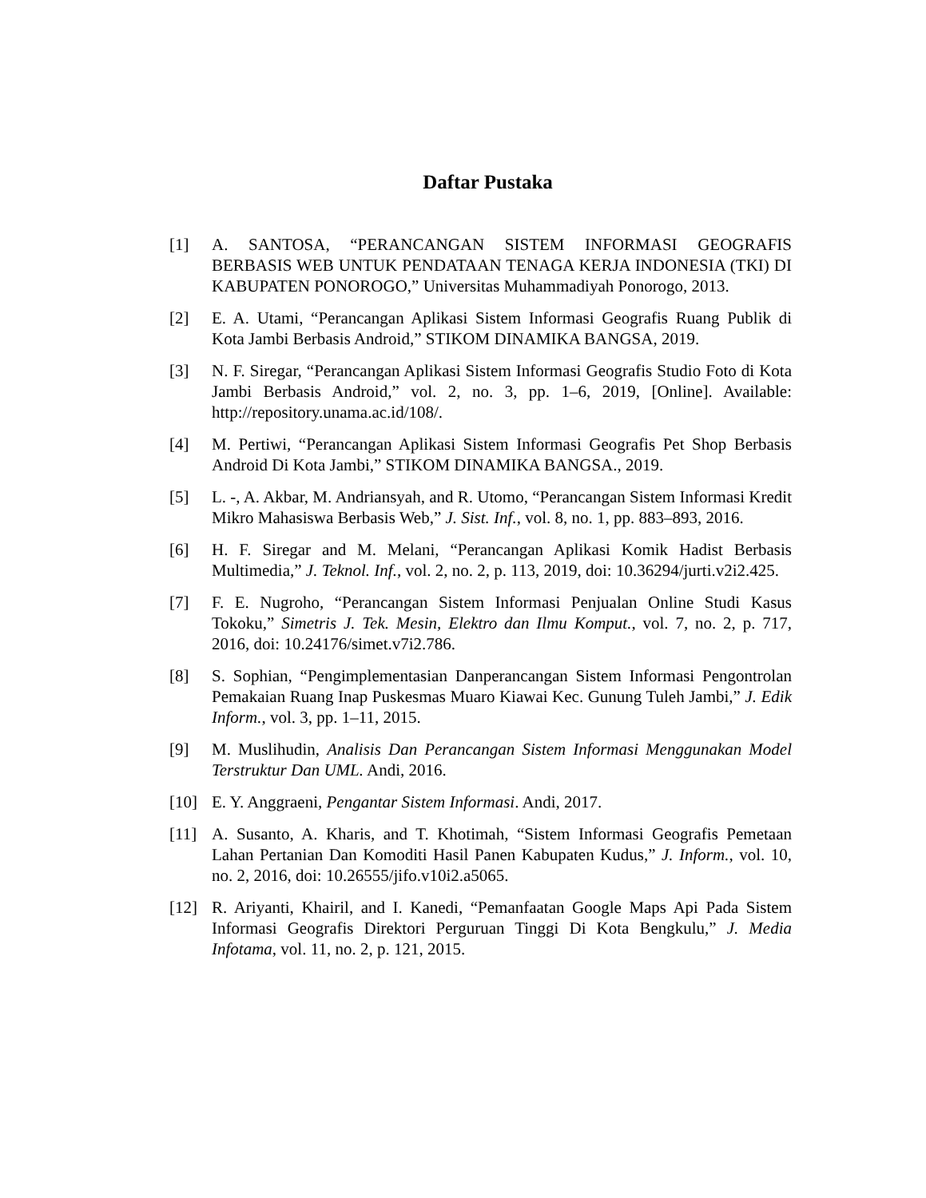Daftar Pustaka
[1] A. SANTOSA, “PERANCANGAN SISTEM INFORMASI GEOGRAFIS BERBASIS WEB UNTUK PENDATAAN TENAGA KERJA INDONESIA (TKI) DI KABUPATEN PONOROGO,” Universitas Muhammadiyah Ponorogo, 2013.
[2] E. A. Utami, “Perancangan Aplikasi Sistem Informasi Geografis Ruang Publik di Kota Jambi Berbasis Android,” STIKOM DINAMIKA BANGSA, 2019.
[3] N. F. Siregar, “Perancangan Aplikasi Sistem Informasi Geografis Studio Foto di Kota Jambi Berbasis Android,” vol. 2, no. 3, pp. 1–6, 2019, [Online]. Available: http://repository.unama.ac.id/108/.
[4] M. Pertiwi, “Perancangan Aplikasi Sistem Informasi Geografis Pet Shop Berbasis Android Di Kota Jambi,” STIKOM DINAMIKA BANGSA., 2019.
[5] L. -, A. Akbar, M. Andriansyah, and R. Utomo, “Perancangan Sistem Informasi Kredit Mikro Mahasiswa Berbasis Web,” J. Sist. Inf., vol. 8, no. 1, pp. 883–893, 2016.
[6] H. F. Siregar and M. Melani, “Perancangan Aplikasi Komik Hadist Berbasis Multimedia,” J. Teknol. Inf., vol. 2, no. 2, p. 113, 2019, doi: 10.36294/jurti.v2i2.425.
[7] F. E. Nugroho, “Perancangan Sistem Informasi Penjualan Online Studi Kasus Tokoku,” Simetris J. Tek. Mesin, Elektro dan Ilmu Komput., vol. 7, no. 2, p. 717, 2016, doi: 10.24176/simet.v7i2.786.
[8] S. Sophian, “Pengimplementasian Danperancangan Sistem Informasi Pengontrolan Pemakaian Ruang Inap Puskesmas Muaro Kiawai Kec. Gunung Tuleh Jambi,” J. Edik Inform., vol. 3, pp. 1–11, 2015.
[9] M. Muslihudin, Analisis Dan Perancangan Sistem Informasi Menggunakan Model Terstruktur Dan UML. Andi, 2016.
[10] E. Y. Anggraeni, Pengantar Sistem Informasi. Andi, 2017.
[11] A. Susanto, A. Kharis, and T. Khotimah, “Sistem Informasi Geografis Pemetaan Lahan Pertanian Dan Komoditi Hasil Panen Kabupaten Kudus,” J. Inform., vol. 10, no. 2, 2016, doi: 10.26555/jifo.v10i2.a5065.
[12] R. Ariyanti, Khairil, and I. Kanedi, “Pemanfaatan Google Maps Api Pada Sistem Informasi Geografis Direktori Perguruan Tinggi Di Kota Bengkulu,” J. Media Infotama, vol. 11, no. 2, p. 121, 2015.